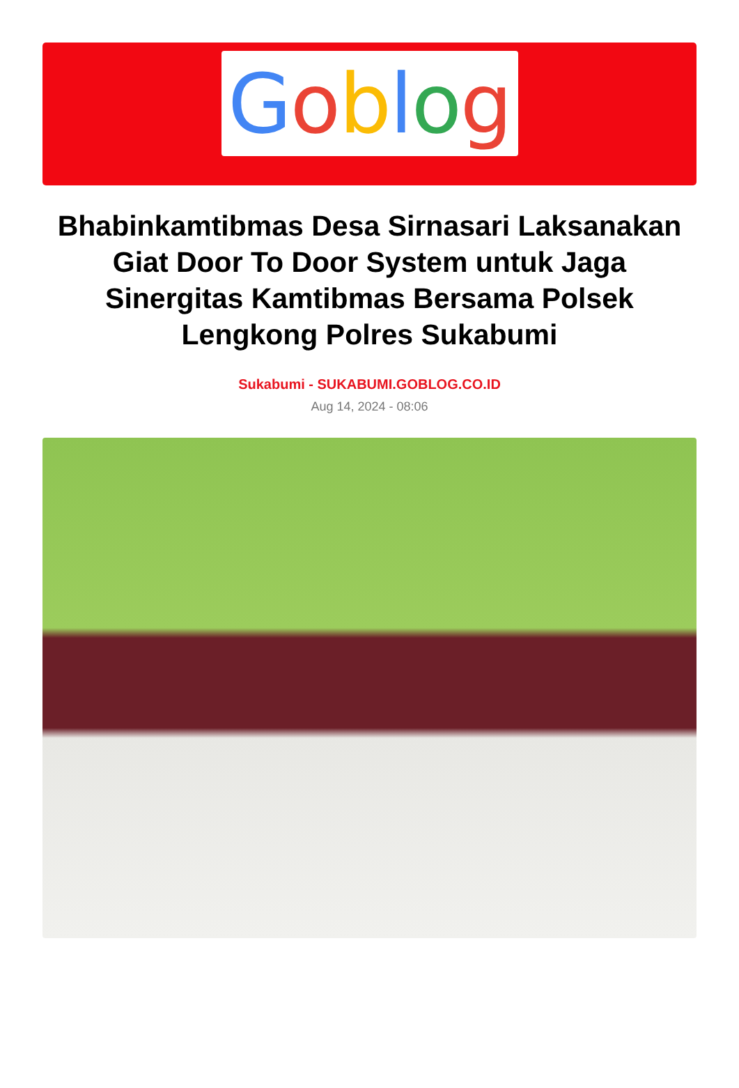Goblog
Bhabinkamtibmas Desa Sirnasari Laksanakan Giat Door To Door System untuk Jaga Sinergitas Kamtibmas Bersama Polsek Lengkong Polres Sukabumi
Sukabumi - SUKABUMI.GOBLOG.CO.ID
Aug 14, 2024 - 08:06